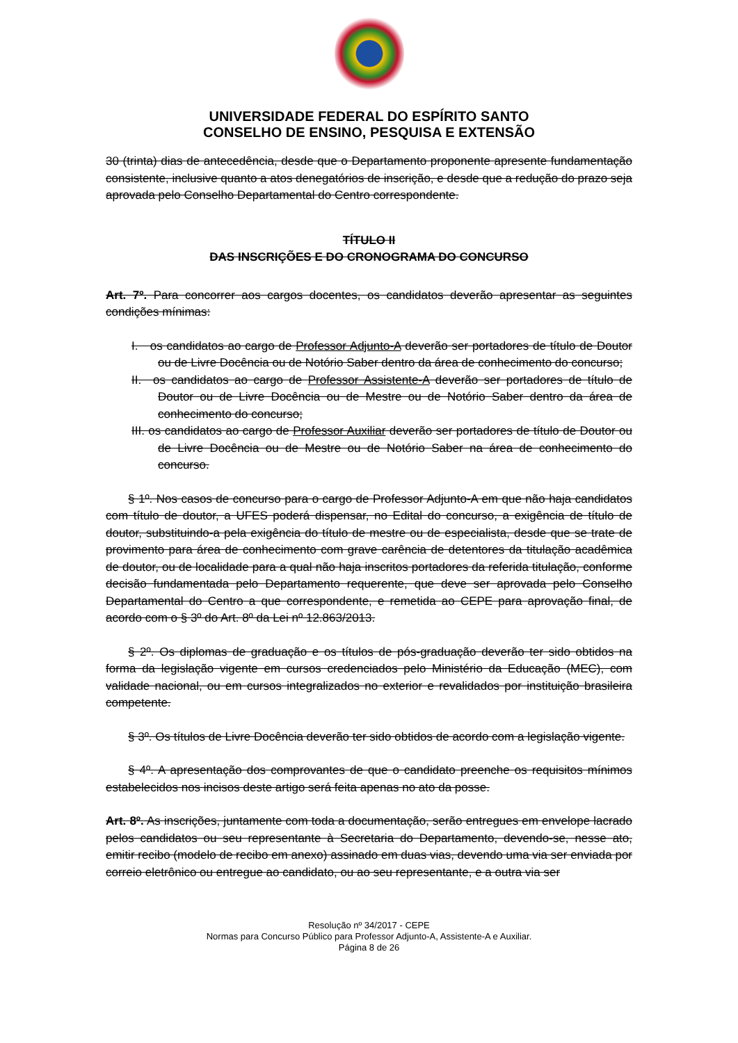UNIVERSIDADE FEDERAL DO ESPÍRITO SANTO
CONSELHO DE ENSINO, PESQUISA E EXTENSÃO
30 (trinta) dias de antecedência, desde que o Departamento proponente apresente fundamentação consistente, inclusive quanto a atos denegatórios de inscrição, e desde que a redução do prazo seja aprovada pelo Conselho Departamental do Centro correspondente.
TÍTULO II
DAS INSCRIÇÕES E DO CRONOGRAMA DO CONCURSO
Art. 7º. Para concorrer aos cargos docentes, os candidatos deverão apresentar as seguintes condições mínimas:
I. os candidatos ao cargo de Professor Adjunto-A deverão ser portadores de título de Doutor ou de Livre Docência ou de Notório Saber dentro da área de conhecimento do concurso;
II. os candidatos ao cargo de Professor Assistente-A deverão ser portadores de título de Doutor ou de Livre Docência ou de Mestre ou de Notório Saber dentro da área de conhecimento do concurso;
III. os candidatos ao cargo de Professor Auxiliar deverão ser portadores de título de Doutor ou de Livre Docência ou de Mestre ou de Notório Saber na área de conhecimento do concurso.
§ 1º. Nos casos de concurso para o cargo de Professor Adjunto-A em que não haja candidatos com título de doutor, a UFES poderá dispensar, no Edital do concurso, a exigência de título de doutor, substituindo-a pela exigência do título de mestre ou de especialista, desde que se trate de provimento para área de conhecimento com grave carência de detentores da titulação acadêmica de doutor, ou de localidade para a qual não haja inscritos portadores da referida titulação, conforme decisão fundamentada pelo Departamento requerente, que deve ser aprovada pelo Conselho Departamental do Centro a que correspondente, e remetida ao CEPE para aprovação final, de acordo com o § 3º do Art. 8º da Lei nº 12.863/2013.
§ 2º. Os diplomas de graduação e os títulos de pós-graduação deverão ter sido obtidos na forma da legislação vigente em cursos credenciados pelo Ministério da Educação (MEC), com validade nacional, ou em cursos integralizados no exterior e revalidados por instituição brasileira competente.
§ 3º. Os títulos de Livre Docência deverão ter sido obtidos de acordo com a legislação vigente.
§ 4º. A apresentação dos comprovantes de que o candidato preenche os requisitos mínimos estabelecidos nos incisos deste artigo será feita apenas no ato da posse.
Art. 8º. As inscrições, juntamente com toda a documentação, serão entregues em envelope lacrado pelos candidatos ou seu representante à Secretaria do Departamento, devendo-se, nesse ato, emitir recibo (modelo de recibo em anexo) assinado em duas vias, devendo uma via ser enviada por correio eletrônico ou entregue ao candidato, ou ao seu representante, e a outra via ser
Resolução nº 34/2017 - CEPE
Normas para Concurso Público para Professor Adjunto-A, Assistente-A e Auxiliar.
Página 8 de 26